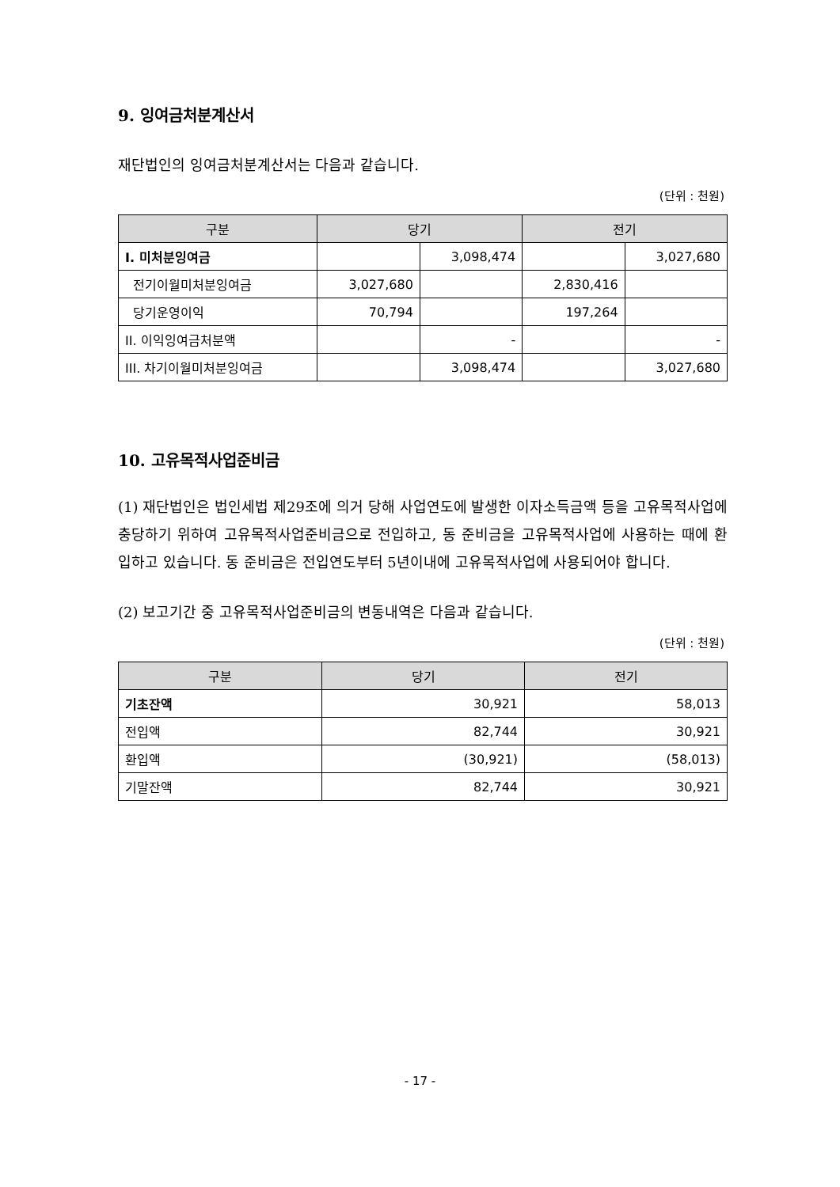9. 잉여금처분계산서
재단법인의 잉여금처분계산서는 다음과 같습니다.
(단위 : 천원)
| 구분 | 당기 | | 전기 | |
| --- | --- | --- | --- | --- |
| Ⅰ. 미처분잉여금 | | 3,098,474 | | 3,027,680 |
| 전기이월미처분잉여금 | 3,027,680 | | 2,830,416 | |
| 당기운영이익 | 70,794 | | 197,264 | |
| II. 이익잉여금처분액 | | - | | - |
| III. 차기이월미처분잉여금 | | 3,098,474 | | 3,027,680 |
10. 고유목적사업준비금
(1) 재단법인은 법인세법 제29조에 의거 당해 사업연도에 발생한 이자소득금액 등을 고유목적사업에 충당하기 위하여 고유목적사업준비금으로 전입하고, 동 준비금을 고유목적사업에 사용하는 때에 환입하고 있습니다. 동 준비금은 전입연도부터 5년이내에 고유목적사업에 사용되어야 합니다.
(2) 보고기간 중 고유목적사업준비금의 변동내역은 다음과 같습니다.
(단위 : 천원)
| 구분 | 당기 | 전기 |
| --- | --- | --- |
| 기초잔액 | 30,921 | 58,013 |
| 전입액 | 82,744 | 30,921 |
| 환입액 | (30,921) | (58,013) |
| 기말잔액 | 82,744 | 30,921 |
- 17 -